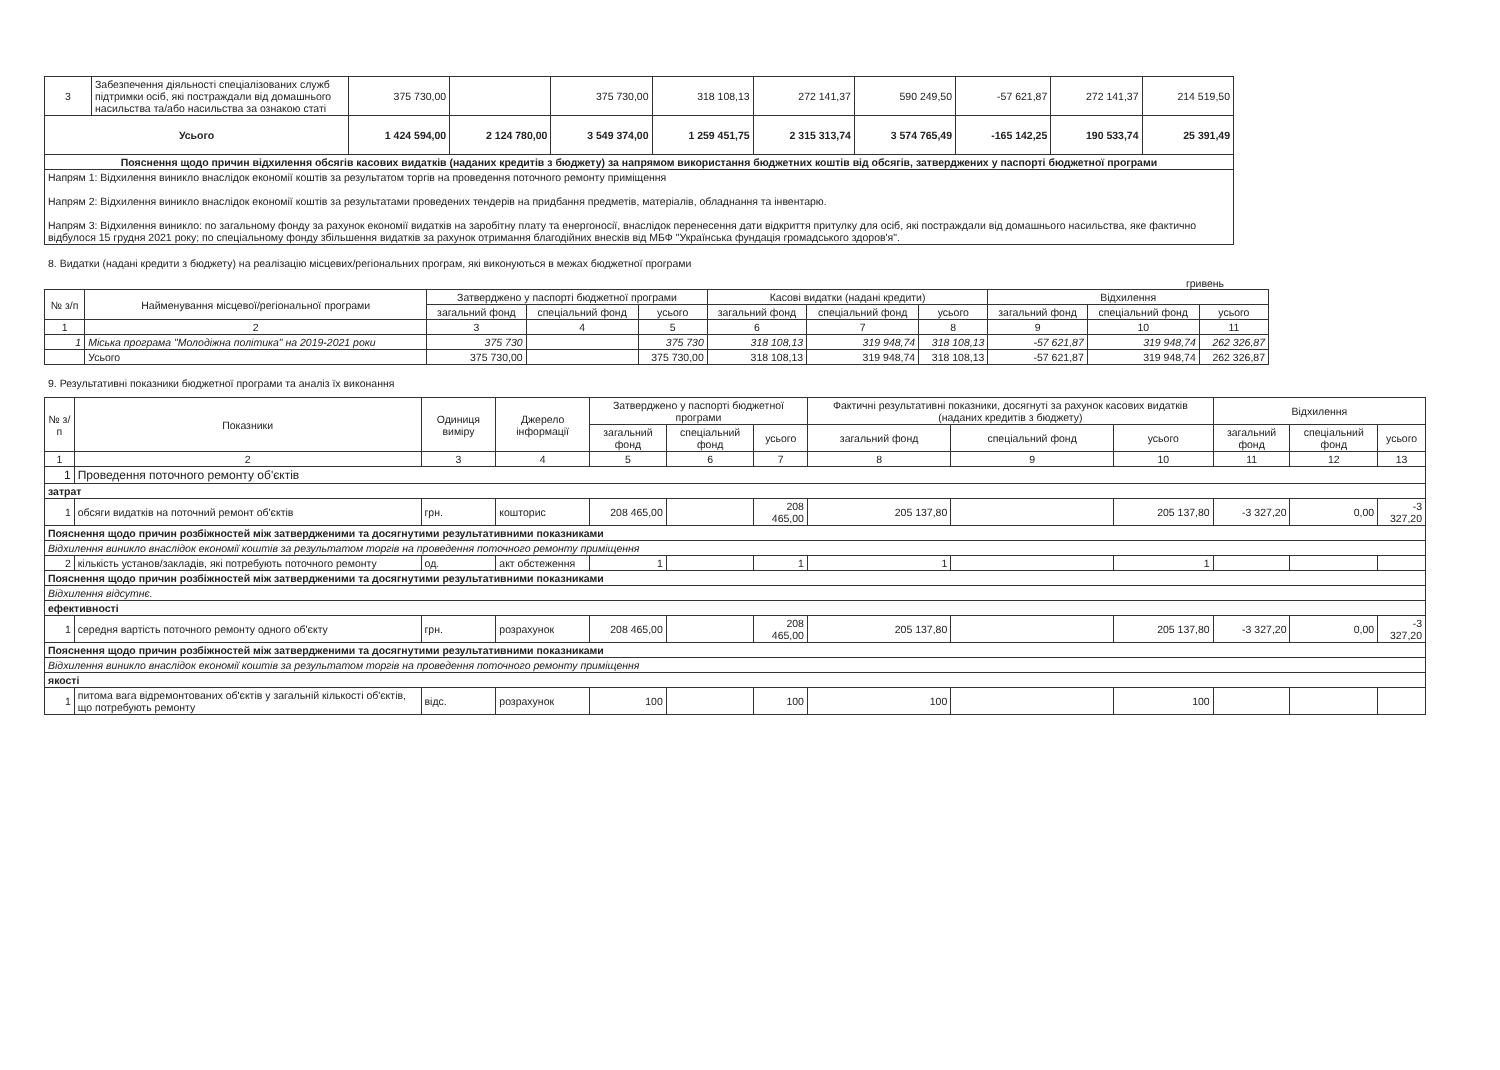| 3 | Забезпечення діяльності спеціалізованих служб підтримки осіб, які постраждали від домашнього насильства та/або насильства за ознакою статі | 375 730,00 | | 375 730,00 | 318 108,13 | 272 141,37 | 590 249,50 | -57 621,87 | 272 141,37 | 214 519,50 |
| Усього | | 1 424 594,00 | 2 124 780,00 | 3 549 374,00 | 1 259 451,75 | 2 315 313,74 | 3 574 765,49 | -165 142,25 | 190 533,74 | 25 391,49 |
| Пояснення щодо причин відхилення обсягів касових видатків (наданих кредитів з бюджету) за напрямом використання бюджетних коштів від обсягів, затверджених у паспорті бюджетної програми | | | | | | | | | | |
| Напрям 1: Відхилення виникло внаслідок економії коштів за результатом торгів на проведення поточного ремонту приміщення Напрям 2: Відхилення виникло внаслідок економії коштів за результатами проведених тендерів на придбання предметів, матеріалів, обладнання та інвентарю. Напрям 3: Відхилення виникло: по загальному фонду за рахунок економії видатків на заробітну плату та енергоносії, внаслідок перенесення дати відкриття притулку для осіб, які постраждали від домашнього насильства, яке фактично відбулося 15 грудня 2021 року; по спеціальному фонду збільшення видатків за рахунок отримання благодійних внесків від МБФ "Українська фундація громадського здоров'я". | | | | | | | | | | |
8. Видатки (надані кредити з бюджету) на реалізацію місцевих/регіональних програм, які виконуються в межах бюджетної програми
гривень
| № з/п | Найменування місцевої/регіональної програми | Затверджено у паспорті бюджетної програми | | | Касові видатки (надані кредити) | | | Відхилення | | |
| --- | --- | --- | --- | --- | --- | --- | --- | --- | --- | --- |
| | | загальний фонд | спеціальний фонд | усього | загальний фонд | спеціальний фонд | усього | загальний фонд | спеціальний фонд | усього |
| 1 | 2 | 3 | 4 | 5 | 6 | 7 | 8 | 9 | 10 | 11 |
| 1 | Міська програма "Молодіжна політика" на 2019-2021 роки | 375 730 | | 375 730 | 318 108,13 | 319 948,74 | 318 108,13 | -57 621,87 | 319 948,74 | 262 326,87 |
| | Усього | 375 730,00 | | 375 730,00 | 318 108,13 | 319 948,74 | 318 108,13 | -57 621,87 | 319 948,74 | 262 326,87 |
9. Результативні показники бюджетної програми та аналіз їх виконання
| № з/п | Показники | Одиниця виміру | Джерело інформації | Затверджено у паспорті бюджетної програми | | | Фактичні результативні показники, досягнуті за рахунок касових видатків (наданих кредитів з бюджету) | | | Відхилення | | |
| --- | --- | --- | --- | --- | --- | --- | --- | --- | --- | --- | --- | --- |
| | | | | загальний фонд | спеціальний фонд | усього | загальний фонд | спеціальний фонд | усього | загальний фонд | спеціальний фонд | усього |
| 1 | 2 | 3 | 4 | 5 | 6 | 7 | 8 | 9 | 10 | 11 | 12 | 13 |
| 1 | Проведення поточного ремонту об'єктів | | | | | | | | | | | |
| затрат | | | | | | | | | | | | |
| 1 | обсяги видатків на поточний ремонт об'єктів | грн. | кошторис | 208 465,00 | | 208 465,00 | 205 137,80 | | 205 137,80 | -3 327,20 | 0,00 | -3 327,20 |
| Пояснення щодо причин розбіжностей між затвердженими та досягнутими результативними показниками | | | | | | | | | | | | |
| Відхилення виникло внаслідок економії коштів за результатом торгів на проведення поточного ремонту приміщення | | | | | | | | | | | | |
| 2 | кількість установ/закладів, які потребують поточного ремонту | од. | акт обстеження | 1 | | 1 | 1 | | 1 | | | |
| Пояснення щодо причин розбіжностей між затвердженими та досягнутими результативними показниками | | | | | | | | | | | | |
| Відхилення відсутнє. | | | | | | | | | | | | |
| ефективності | | | | | | | | | | | | |
| 1 | середня вартість поточного ремонту одного об'єкту | грн. | розрахунок | 208 465,00 | | 208 465,00 | 205 137,80 | | 205 137,80 | -3 327,20 | 0,00 | -3 327,20 |
| Пояснення щодо причин розбіжностей між затвердженими та досягнутими результативними показниками | | | | | | | | | | | | |
| Відхилення виникло внаслідок економії коштів за результатом торгів на проведення поточного ремонту приміщення | | | | | | | | | | | | |
| якості | | | | | | | | | | | | |
| 1 | питома вага відремонтованих об'єктів у загальній кількості об'єктів, що потребують ремонту | відс. | розрахунок | 100 | | 100 | 100 | | 100 | | | |